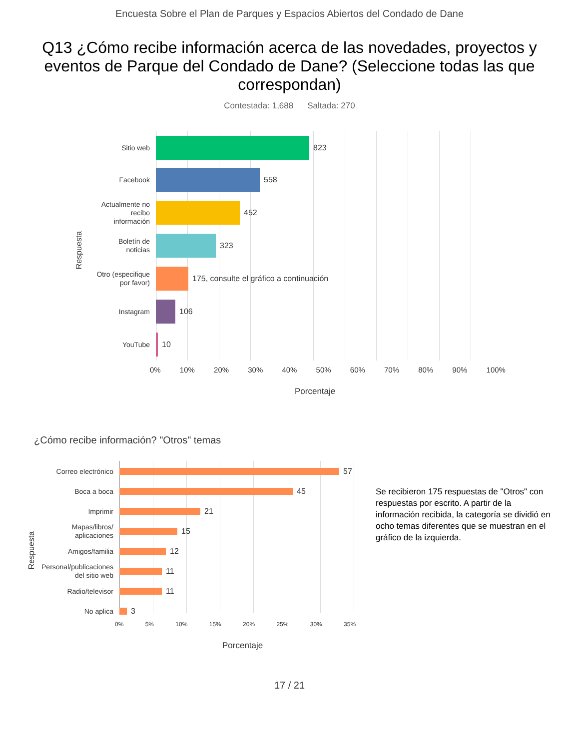Encuesta Sobre el Plan de Parques y Espacios Abiertos del Condado de Dane
Q13 ¿Cómo recibe información acerca de las novedades, proyectos y eventos de Parque del Condado de Dane? (Seleccione todas las que correspondan)
Contestada: 1,688 Saltada: 270
Respuesta
Sitio web
823
Facebook
558
Actualmente no
recibo
información
452
Boletín de
noticias
323
Otro (especifique
por favor)
175, consulte el gráfico a continuación
Instagram
106
YouTube
10
0% 10% 20% 30% 40% 50% 60% 70% 80% 90% 100%
Porcentaje
¿Cómo recibe información? "Otros" temas
Respuesta
Correo electrónico
57
Boca a boca
45
Imprimir
21
Mapas/libros/
aplicaciones
15
Amigos/familia
12
Personal/publicaciones
del sitio web
11
Radio/televisor
11
No aplica
3
0% 5% 10% 15% 20% 25% 30% 35%
Porcentaje
Se recibieron 175 respuestas de "Otros" con respuestas por escrito. A partir de la información recibida, la categoría se dividió en ocho temas diferentes que se muestran en el gráfico de la izquierda.
17 / 21